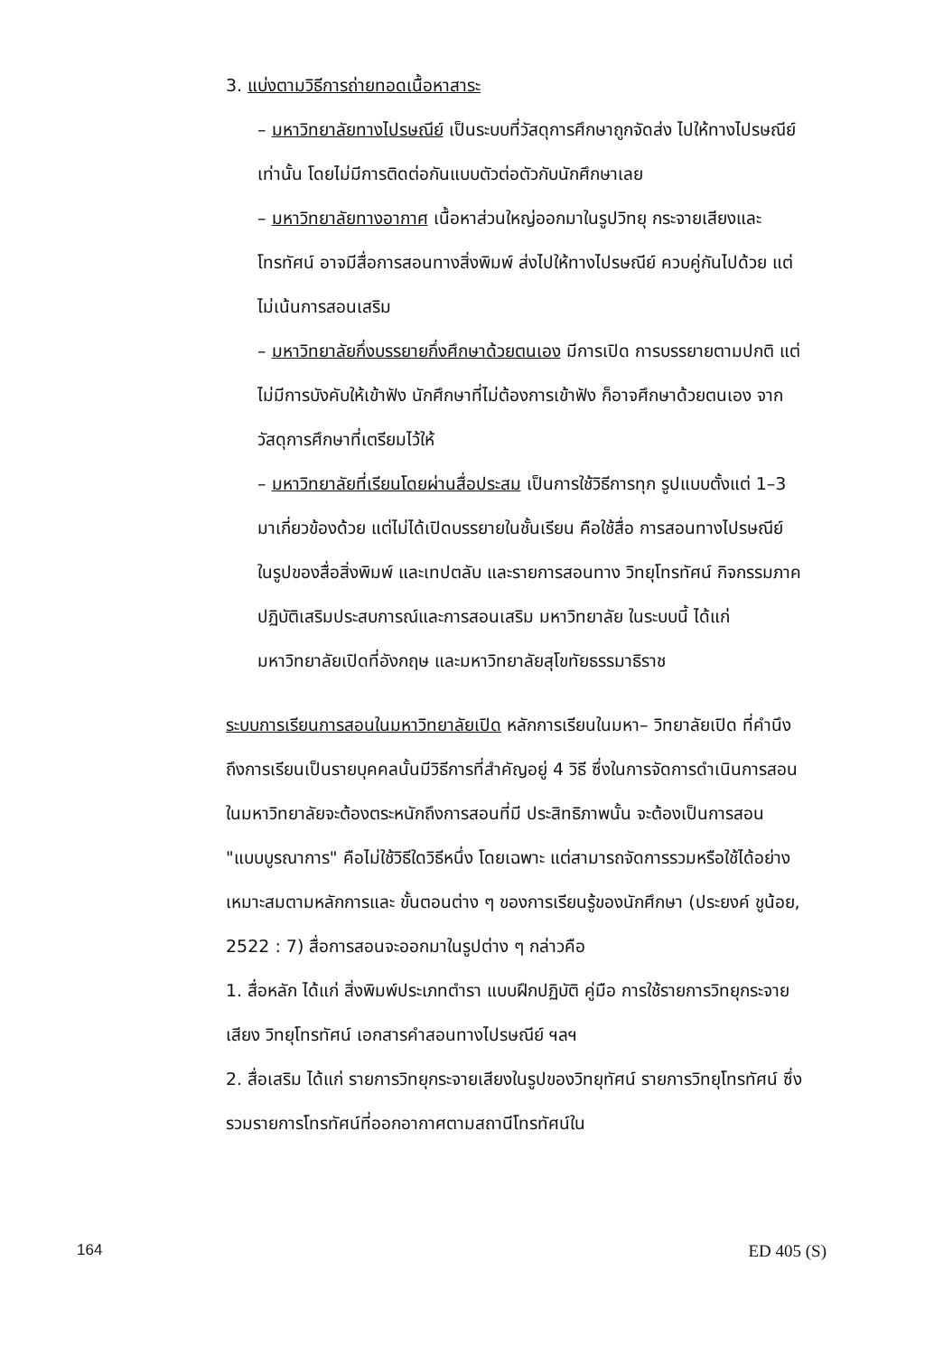3. แบ่งตามวิธีการถ่ายทอดเนื้อหาสาระ
– มหาวิทยาลัยทางไปรษณีย์ เป็นระบบที่วัสดุการศึกษาถูกจัดส่ง ไปให้ทางไปรษณีย์เท่านั้น โดยไม่มีการติดต่อกันแบบตัวต่อตัวกับนักศึกษาเลย
– มหาวิทยาลัยทางอากาศ เนื้อหาส่วนใหญ่ออกมาในรูปวิทยุ กระจายเสียงและโทรทัศน์ อาจมีสื่อการสอนทางสิ่งพิมพ์ ส่งไปให้ทางไปรษณีย์ ควบคู่กันไปด้วย แต่ไม่เน้นการสอนเสริม
– มหาวิทยาลัยกึ่งบรรยายกึ่งศึกษาด้วยตนเอง มีการเปิด การบรรยายตามปกติ แต่ไม่มีการบังคับให้เข้าฟัง นักศึกษาที่ไม่ต้องการเข้าฟัง ก็อาจศึกษาด้วยตนเอง จากวัสดุการศึกษาที่เตรียมไว้ให้
– มหาวิทยาลัยที่เรียนโดยผ่านสื่อประสม เป็นการใช้วิธีการทุก รูปแบบตั้งแต่ 1–3 มาเกี่ยวข้องด้วย แต่ไม่ได้เปิดบรรยายในชั้นเรียน คือใช้สื่อ การสอนทางไปรษณีย์ ในรูปของสื่อสิ่งพิมพ์ และเทปตลับ และรายการสอนทาง วิทยุโทรทัศน์ กิจกรรมภาคปฏิบัติเสริมประสบการณ์และการสอนเสริม มหาวิทยาลัย ในระบบนี้ ได้แก่ มหาวิทยาลัยเปิดที่อังกฤษ และมหาวิทยาลัยสุโขทัยธรรมาธิราช
ระบบการเรียนการสอนในมหาวิทยาลัยเปิด หลักการเรียนในมหา– วิทยาลัยเปิด ที่คำนึงถึงการเรียนเป็นรายบุคคลนั้นมีวิธีการที่สำคัญอยู่ 4 วิธี ซึ่งในการจัดการดำเนินการสอนในมหาวิทยาลัยจะต้องตระหนักถึงการสอนที่มี ประสิทธิภาพนั้น จะต้องเป็นการสอน "แบบบูรณาการ" คือไม่ใช้วิธีใดวิธีหนึ่ง โดยเฉพาะ แต่สามารถจัดการรวมหรือใช้ได้อย่างเหมาะสมตามหลักการและ ขั้นตอนต่าง ๆ ของการเรียนรู้ของนักศึกษา (ประยงค์ ชูน้อย, 2522 : 7) สื่อการสอนจะออกมาในรูปต่าง ๆ กล่าวคือ
1. สื่อหลัก ได้แก่ สิ่งพิมพ์ประเภทตำรา แบบฝึกปฏิบัติ คู่มือ การใช้รายการวิทยุกระจายเสียง วิทยุโทรทัศน์ เอกสารคำสอนทางไปรษณีย์ ฯลฯ
2. สื่อเสริม ได้แก่ รายการวิทยุกระจายเสียงในรูปของวิทยุทัศน์ รายการวิทยุโทรทัศน์ ซึ่งรวมรายการโทรทัศน์ที่ออกอากาศตามสถานีโทรทัศน์ใน
164 ED 405 (S)